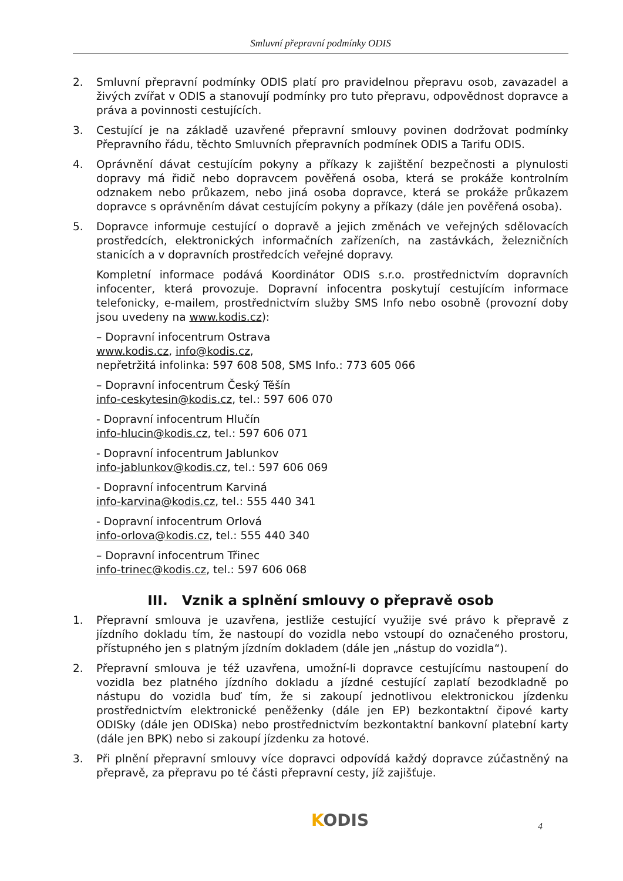Smluvní přepravní podmínky ODIS
2. Smluvní přepravní podmínky ODIS platí pro pravidelnou přepravu osob, zavazadel a živých zvířat v ODIS a stanovují podmínky pro tuto přepravu, odpovědnost dopravce a práva a povinnosti cestujících.
3. Cestující je na základě uzavřené přepravní smlouvy povinen dodržovat podmínky Přepravního řádu, těchto Smluvních přepravních podmínek ODIS a Tarifu ODIS.
4. Oprávnění dávat cestujícím pokyny a příkazy k zajištění bezpečnosti a plynulosti dopravy má řidič nebo dopravcem pověřená osoba, která se prokáže kontrolním odznakem nebo průkazem, nebo jiná osoba dopravce, která se prokáže průkazem dopravce s oprávněním dávat cestujícím pokyny a příkazy (dále jen pověřená osoba).
5. Dopravce informuje cestující o dopravě a jejich změnách ve veřejných sdělovacích prostředcích, elektronických informačních zařízeních, na zastávkách, železničních stanicích a v dopravních prostředcích veřejné dopravy.
Kompletní informace podává Koordinátor ODIS s.r.o. prostřednictvím dopravních infocenter, která provozuje. Dopravní infocentra poskytují cestujícím informace telefonicky, e-mailem, prostřednictvím služby SMS Info nebo osobně (provozní doby jsou uvedeny na www.kodis.cz):
– Dopravní infocentrum Ostrava
www.kodis.cz, info@kodis.cz,
nepřetržitá infolinka: 597 608 508, SMS Info.: 773 605 066
– Dopravní infocentrum Český Těšín
info-ceskytesin@kodis.cz, tel.: 597 606 070
- Dopravní infocentrum Hlučín
info-hlucin@kodis.cz, tel.: 597 606 071
- Dopravní infocentrum Jablunkov
info-jablunkov@kodis.cz, tel.: 597 606 069
- Dopravní infocentrum Karviná
info-karvina@kodis.cz, tel.: 555 440 341
- Dopravní infocentrum Orlová
info-orlova@kodis.cz, tel.: 555 440 340
– Dopravní infocentrum Třinec
info-trinec@kodis.cz, tel.: 597 606 068
III. Vznik a splnění smlouvy o přepravě osob
1. Přepravní smlouva je uzavřena, jestliže cestující využije své právo k přepravě z jízdního dokladu tím, že nastoupí do vozidla nebo vstoupí do označeného prostoru, přístupného jen s platným jízdním dokladem (dále jen „nástup do vozidla“).
2. Přepravní smlouva je též uzavřena, umožní-li dopravce cestujícímu nastoupení do vozidla bez platného jízdního dokladu a jízdné cestující zaplatí bezodkladně po nástupu do vozidla buď tím, že si zakoupí jednotlivou elektronickou jízdenku prostřednictvím elektronické peněženky (dále jen EP) bezkontaktní čipové karty ODISky (dále jen ODISka) nebo prostřednictvím bezkontaktní bankovní platební karty (dále jen BPK) nebo si zakoupí jízdenku za hotové.
3. Při plnění přepravní smlouvy více dopravci odpovídá každý dopravce zúčastněný na přepravě, za přepravu po té části přepravní cesty, jíž zajišťuje.
KODIS 4